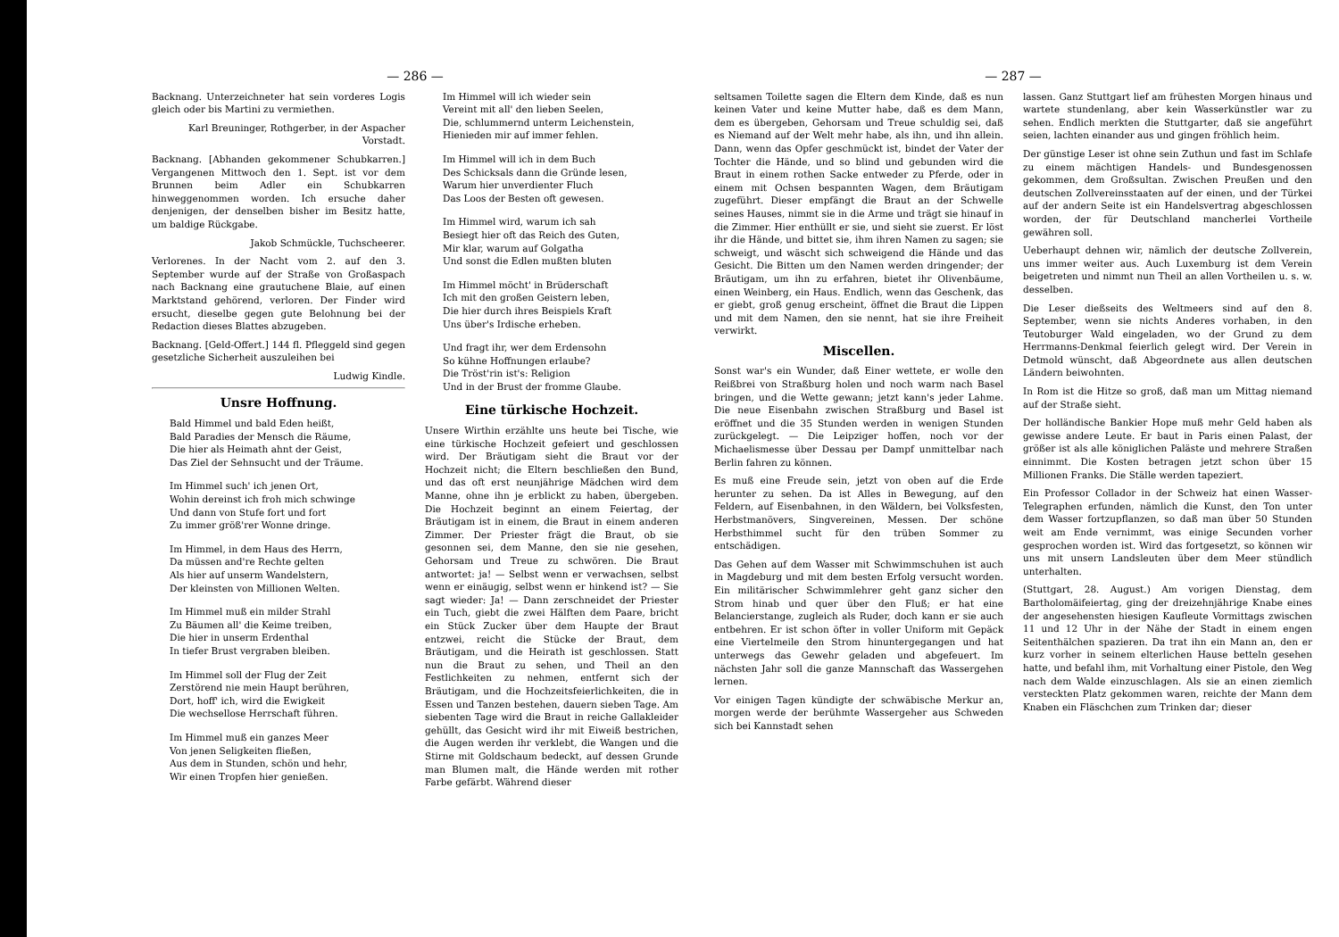— 286 —
Backnang. Unterzeichneter hat sein vorderes Logis gleich oder bis Martini zu vermiethen.
Karl Breuninger, Rothgerber, in der Aspacher Vorstadt.
Backnang. [Abhanden gekommener Schubkarren.] Vergangenen Mittwoch den 1. Sept. ist vor dem Brunnen beim Adler ein Schubkarren hinweggenommen worden. Ich ersuche daher denjenigen, der denselben bisher im Besitz hatte, um baldige Rückgabe.
Jakob Schmückle, Tuchscheerer.
Verlorenes. In der Nacht vom 2. auf den 3. September wurde auf der Straße von Großaspach nach Backnang eine grautuchene Blaie, auf einen Marktstand gehörend, verloren. Der Finder wird ersucht, dieselbe gegen gute Belohnung bei der Redaction dieses Blattes abzugeben.
Backnang. [Geld-Offert.] 144 fl. Pfleggeld sind gegen gesetzliche Sicherheit auszuleihen bei
Ludwig Kindle.
Unsre Hoffnung.
Bald Himmel und bald Eden heißt,
Bald Paradies der Mensch die Räume,
Die hier als Heimath ahnt der Geist,
Das Ziel der Sehnsucht und der Träume.
Im Himmel such' ich jenen Ort,
Wohin dereinst ich froh mich schwinge
Und dann von Stufe fort und fort
Zu immer größ'rer Wonne dringe.
Im Himmel, in dem Haus des Herrn,
Da müssen and're Rechte gelten
Als hier auf unserm Wandelstern,
Der kleinsten von Millionen Welten.
Im Himmel muß ein milder Strahl
Zu Bäumen all' die Keime treiben,
Die hier in unserm Erdenthal
In tiefer Brust vergraben bleiben.
Im Himmel soll der Flug der Zeit
Zerstörend nie mein Haupt berühren,
Dort, hoff' ich, wird die Ewigkeit
Die wechsellose Herrschaft führen.
Im Himmel muß ein ganzes Meer
Von jenen Seligkeiten fließen,
Aus dem in Stunden, schön und hehr,
Wir einen Tropfen hier genießen.
Im Himmel will ich wieder sein
Vereint mit all' den lieben Seelen,
Die, schlummernd unterm Leichenstein,
Hienieden mir auf immer fehlen.
Im Himmel will ich in dem Buch
Des Schicksals dann die Gründe lesen,
Warum hier unverdienter Fluch
Das Loos der Besten oft gewesen.
Im Himmel wird, warum ich sah
Besiegt hier oft das Reich des Guten,
Mir klar, warum auf Golgatha
Und sonst die Edlen mußten bluten
Im Himmel möcht' in Brüderschaft
Ich mit den großen Geistern leben,
Die hier durch ihres Beispiels Kraft
Uns über's Irdische erheben.
Und fragt ihr, wer dem Erdensohn
So kühne Hoffnungen erlaube?
Die Tröst'rin ist's: Religion
Und in der Brust der fromme Glaube.
Eine türkische Hochzeit.
Unsere Wirthin erzählte uns heute bei Tische, wie eine türkische Hochzeit gefeiert und geschlossen wird. Der Bräutigam sieht die Braut vor der Hochzeit nicht; die Eltern beschließen den Bund, und das oft erst neunjährige Mädchen wird dem Manne, ohne ihn je erblickt zu haben, übergeben. Die Hochzeit beginnt an einem Feiertag, der Bräutigam ist in einem, die Braut in einem anderen Zimmer. Der Priester frägt die Braut, ob sie gesonnen sei, dem Manne, den sie nie gesehen, Gehorsam und Treue zu schwören. Die Braut antwortet: ja! — Selbst wenn er verwachsen, selbst wenn er einäugig, selbst wenn er hinkend ist? — Sie sagt wieder: Ja! — Dann zerschneidet der Priester ein Tuch, giebt die zwei Hälften dem Paare, bricht ein Stück Zucker über dem Haupte der Braut entzwei, reicht die Stücke der Braut, dem Bräutigam, und die Heirath ist geschlossen. Statt nun die Braut zu sehen, und Theil an den Festlichkeiten zu nehmen, entfernt sich der Bräutigam, und die Hochzeitsfeierlichkeiten, die in Essen und Tanzen bestehen, dauern sieben Tage. Am siebenten Tage wird die Braut in reiche Gallakleider gehüllt, das Gesicht wird ihr mit Eiweiß bestrichen, die Augen werden ihr verklebt, die Wangen und die Stirne mit Goldschaum bedeckt, auf dessen Grunde man Blumen malt, die Hände werden mit rother Farbe gefärbt. Während dieser
— 287 —
seltsamen Toilette sagen die Eltern dem Kinde, daß es nun keinen Vater und keine Mutter habe, daß es dem Mann, dem es übergeben, Gehorsam und Treue schuldig sei, daß es Niemand auf der Welt mehr habe, als ihn, und ihn allein. Dann, wenn das Opfer geschmückt ist, bindet der Vater der Tochter die Hände, und so blind und gebunden wird die Braut in einem rothen Sacke entweder zu Pferde, oder in einem mit Ochsen bespannten Wagen, dem Bräutigam zugeführt. Dieser empfängt die Braut an der Schwelle seines Hauses, nimmt sie in die Arme und trägt sie hinauf in die Zimmer. Hier enthüllt er sie, und sieht sie zuerst. Er löst ihr die Hände, und bittet sie, ihm ihren Namen zu sagen; sie schweigt, und wäscht sich schweigend die Hände und das Gesicht. Die Bitten um den Namen werden dringender; der Bräutigam, um ihn zu erfahren, bietet ihr Olivenbäume, einen Weinberg, ein Haus. Endlich, wenn das Geschenk, das er giebt, groß genug erscheint, öffnet die Braut die Lippen und mit dem Namen, den sie nennt, hat sie ihre Freiheit verwirkt.
Miscellen.
Sonst war's ein Wunder, daß Einer wettete, er wolle den Reißbrei von Straßburg holen und noch warm nach Basel bringen, und die Wette gewann; jetzt kann's jeder Lahme. Die neue Eisenbahn zwischen Straßburg und Basel ist eröffnet und die 35 Stunden werden in wenigen Stunden zurückgelegt. — Die Leipziger hoffen, noch vor der Michaelismesse über Dessau per Dampf unmittelbar nach Berlin fahren zu können.
Es muß eine Freude sein, jetzt von oben auf die Erde herunter zu sehen. Da ist Alles in Bewegung, auf den Feldern, auf Eisenbahnen, in den Wäldern, bei Volksfesten, Herbstmanövers, Singvereinen, Messen. Der schöne Herbsthimmel sucht für den trüben Sommer zu entschädigen.
Das Gehen auf dem Wasser mit Schwimmschuhen ist auch in Magdeburg und mit dem besten Erfolg versucht worden. Ein militärischer Schwimmlehrer geht ganz sicher den Strom hinab und quer über den Fluß; er hat eine Belancierstange, zugleich als Ruder, doch kann er sie auch entbehren. Er ist schon öfter in voller Uniform mit Gepäck eine Viertelmeile den Strom hinuntergegangen und hat unterwegs das Gewehr geladen und abgefeuert. Im nächsten Jahr soll die ganze Mannschaft das Wassergehen lernen.
Vor einigen Tagen kündigte der schwäbische Merkur an, morgen werde der berühmte Wassergeher aus Schweden sich bei Kannstadt sehen
lassen. Ganz Stuttgart lief am frühesten Morgen hinaus und wartete stundenlang, aber kein Wasserkünstler war zu sehen. Endlich merkten die Stuttgarter, daß sie angeführt seien, lachten einander aus und gingen fröhlich heim.
Der günstige Leser ist ohne sein Zuthun und fast im Schlafe zu einem mächtigen Handels- und Bundesgenossen gekommen, dem Großsultan. Zwischen Preußen und den deutschen Zollvereinsstaaten auf der einen, und der Türkei auf der andern Seite ist ein Handelsvertrag abgeschlossen worden, der für Deutschland mancherlei Vortheile gewähren soll.
Ueberhaupt dehnen wir, nämlich der deutsche Zollverein, uns immer weiter aus. Auch Luxemburg ist dem Verein beigetreten und nimmt nun Theil an allen Vortheilen u. s. w. desselben.
Die Leser dießseits des Weltmeers sind auf den 8. September, wenn sie nichts Anderes vorhaben, in den Teutoburger Wald eingeladen, wo der Grund zu dem Herrmanns-Denkmal feierlich gelegt wird. Der Verein in Detmold wünscht, daß Abgeordnete aus allen deutschen Ländern beiwohnten.
In Rom ist die Hitze so groß, daß man um Mittag niemand auf der Straße sieht.
Der holländische Bankier Hope muß mehr Geld haben als gewisse andere Leute. Er baut in Paris einen Palast, der größer ist als alle königlichen Paläste und mehrere Straßen einnimmt. Die Kosten betragen jetzt schon über 15 Millionen Franks. Die Ställe werden tapeziert.
Ein Professor Collador in der Schweiz hat einen Wasser-Telegraphen erfunden, nämlich die Kunst, den Ton unter dem Wasser fortzupflanzen, so daß man über 50 Stunden weit am Ende vernimmt, was einige Secunden vorher gesprochen worden ist. Wird das fortgesetzt, so können wir uns mit unsern Landsleuten über dem Meer stündlich unterhalten.
(Stuttgart, 28. August.) Am vorigen Dienstag, dem Bartholomäifeiertag, ging der dreizehnjährige Knabe eines der angesehensten hiesigen Kaufleute Vormittags zwischen 11 und 12 Uhr in der Nähe der Stadt in einem engen Seitenthälchen spazieren. Da trat ihn ein Mann an, den er kurz vorher in seinem elterlichen Hause betteln gesehen hatte, und befahl ihm, mit Vorhaltung einer Pistole, den Weg nach dem Walde einzuschlagen. Als sie an einen ziemlich versteckten Platz gekommen waren, reichte der Mann dem Knaben ein Fläschchen zum Trinken dar; dieser